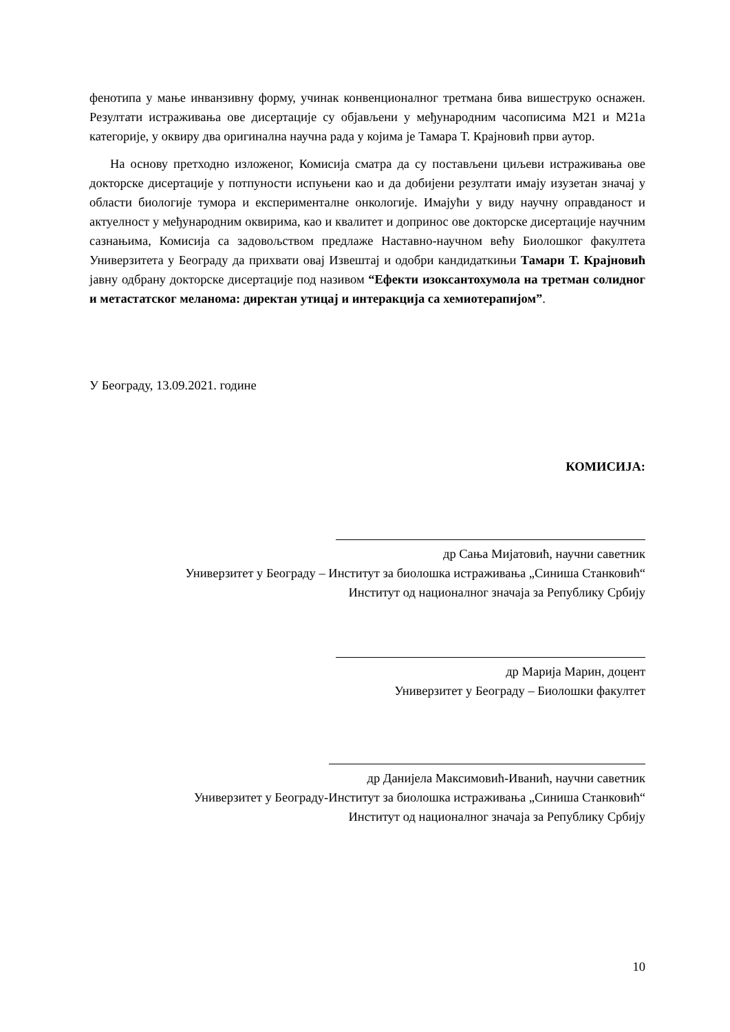фенотипа у мање инванзивну форму, учинак конвенционалног третмана бива вишеструко оснажен. Резултати истраживања ове дисертације су објављени у међународним часописима M21 и M21a категорије, у оквиру два оригинална научна рада у којима је Тамара Т. Крајновић први аутор.
На основу претходно изложеног, Комисија сматра да су постављени циљеви истраживања ове докторске дисертације у потпуности испуњени као и да добијени резултати имају изузетан значај у области биологије тумора и експерименталне онкологије. Имајући у виду научну оправданост и актуелност у међународним оквирима, као и квалитет и допринос ове докторске дисертације научним сазнањима, Комисија са задовољством предлаже Наставно-научном већу Биолошког факултета Универзитета у Београду да прихвати овај Извештај и одобри кандидаткињи Тамари Т. Крајновић јавну одбрану докторске дисертације под називом “Ефекти изоксантохумола на третман солидног и метастатског меланома: директан утицај и интеракција са хемиотерапијом”.
У Београду, 13.09.2021. године
КОМИСИЈА:
др Сања Мијатовић, научни саветник
Универзитет у Београду – Институт за биолошка истраживања „Синиша Станковић“
Институт од националног значаја за Републику Србију
др Марија Марин, доцент
Универзитет у Београду – Биолошки факултет
др Данијела Максимовић-Иванић, научни саветник
Универзитет у Београду-Институт за биолошка истраживања „Синиша Станковић“
Институт од националног значаја за Републику Србију
10